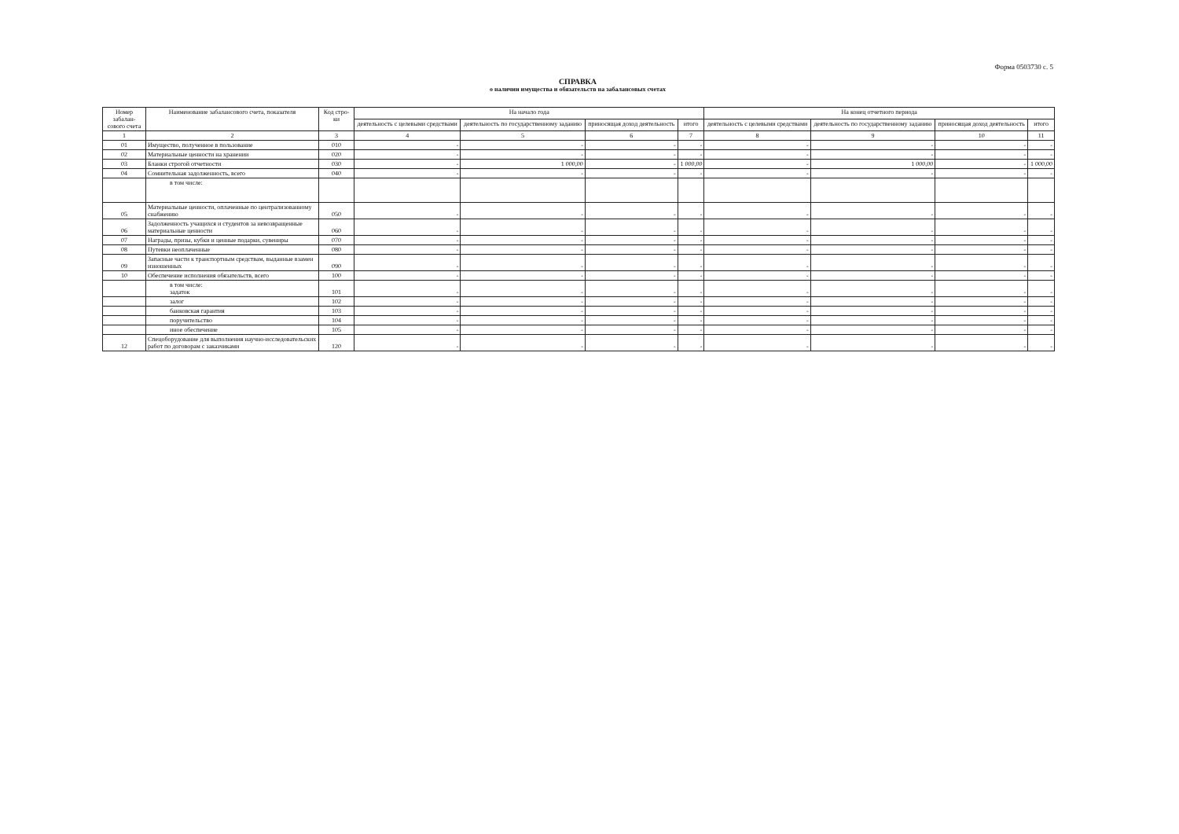Форма 0503730 с. 5
СПРАВКА
о наличии имущества и обязательств на забалансовых счетах
| Номер забалан-сового счета | Наименование забалансового счета, показателя | Код стро-ки | На начало года | | | | На конец отчетного периода | | | |
| --- | --- | --- | --- | --- | --- | --- | --- | --- | --- | --- |
| | | | деятельность с целевыми средствами | деятельность по государственному заданию | приносящая доход деятельность | итого | деятельность с целевыми средствами | деятельность по государственному заданию | приносящая доход деятельность | итого |
| 1 | 2 | 3 | 4 | 5 | 6 | 7 | 8 | 9 | 10 | 11 |
| 01 | Имущество, полученное в пользование | 010 | - | - | - | - | - | - | - | - |
| 02 | Материальные ценности на хранении | 020 | - | - | - | - | - | - | - | - |
| 03 | Бланки строгой отчетности | 030 | - | 1 000,00 | - | 1 000,00 | - | 1 000,00 | - | 1 000,00 |
| 04 | Сомнительная задолженность, всего | 040 | - | - | - | - | - | - | - | - |
| | в том числе: | | | | | | | | | |
| 05 | Материальные ценности, оплаченные по централизованному снабжению | 050 | - | - | - | - | - | - | - | - |
| 06 | Задолженность учащихся и студентов за невозвращенные материальные ценности | 060 | - | - | - | - | - | - | - | - |
| 07 | Награды, призы, кубки и ценные подарки, сувениры | 070 | - | - | - | - | - | - | - | - |
| 08 | Путевки неоплаченные | 080 | - | - | - | - | - | - | - | - |
| 09 | Запасные части к транспортным средствам, выданные взамен изношенных | 090 | - | - | - | - | - | - | - | - |
| 10 | Обеспечение исполнения обязательств, всего | 100 | - | - | - | - | - | - | - | - |
| | в том числе: задаток | 101 | - | - | - | - | - | - | - | - |
| | залог | 102 | - | - | - | - | - | - | - | - |
| | банковская гарантия | 103 | - | - | - | - | - | - | - | - |
| | поручительство | 104 | - | - | - | - | - | - | - | - |
| | иное обеспечение | 105 | - | - | - | - | - | - | - | - |
| 12 | Спецоборудование для выполнения научно-исследовательских работ по договорам с заказчиками | 120 | - | - | - | - | - | - | - | - |